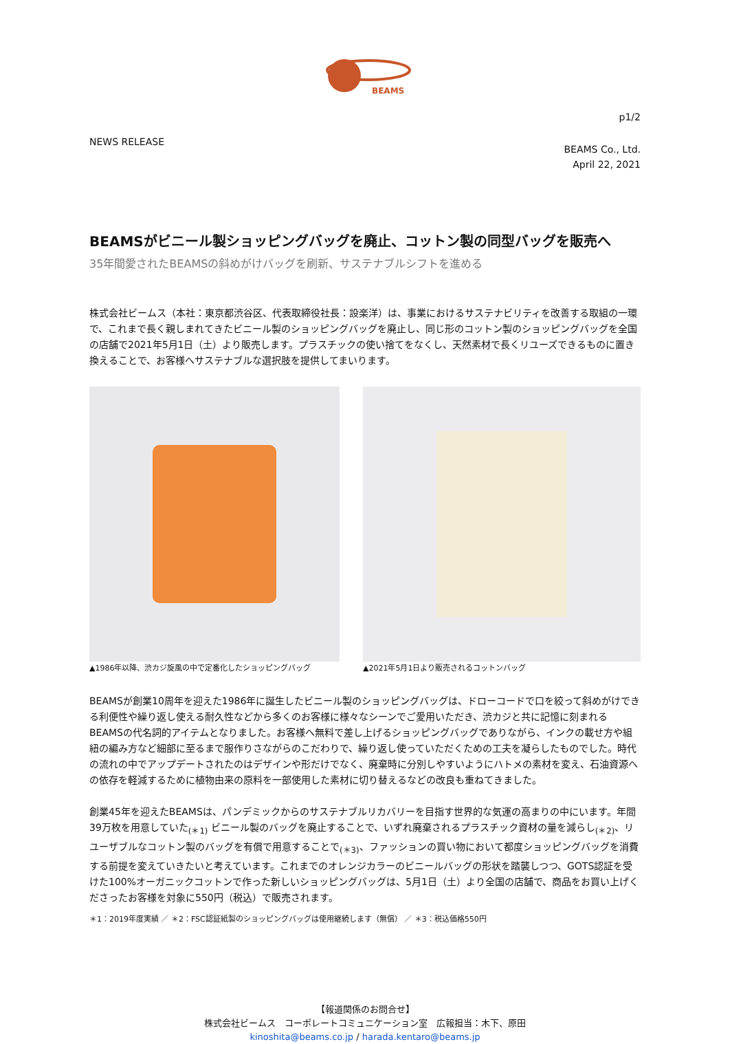BEAMS
p1/2
NEWS RELEASE
BEAMS Co., Ltd.
April 22, 2021
BEAMSがビニール製ショッピングバッグを廃止、コットン製の同型バッグを販売へ
35年間愛されたBEAMSの斜めがけバッグを刷新、サステナブルシフトを進める
株式会社ビームス（本社：東京都渋谷区、代表取締役社長：設楽洋）は、事業におけるサステナビリティを改善する取組の一環で、これまで長く親しまれてきたビニール製のショッピングバッグを廃止し、同じ形のコットン製のショッピングバッグを全国の店舗で2021年5月1日（土）より販売します。プラスチックの使い捨てをなくし、天然素材で長くリユーズできるものに置き換えることで、お客様へサステナブルな選択肢を提供してまいります。
▲1986年以降、渋カジ旋風の中で定番化したショッピングバッグ ▲2021年5月1日より販売されるコットンバッグ
BEAMSが創業10周年を迎えた1986年に誕生したビニール製のショッピングバッグは、ドローコードで口を絞って斜めがけできる利便性や繰り返し使える耐久性などから多くのお客様に様々なシーンでご愛用いただき、渋カジと共に記憶に刻まれるBEAMSの代名詞的アイテムとなりました。お客様へ無料で差し上げるショッピングバッグでありながら、インクの載せ方や組紐の編み方など細部に至るまで服作りさながらのこだわりで、繰り返し使っていただくための工夫を凝らしたものでした。時代の流れの中でアップデートされたのはデザインや形だけでなく、廃棄時に分別しやすいようにハトメの素材を変え、石油資源への依存を軽減するために植物由来の原料を一部使用した素材に切り替えるなどの改良も重ねてきました。
創業45年を迎えたBEAMSは、パンデミックからのサステナブルリカバリーを目指す世界的な気運の高まりの中にいます。年間39万枚を用意していた<sub>(＊1)</sub> ビニール製のバッグを廃止することで、いずれ廃棄されるプラスチック資材の量を減らし<sub>(＊2)</sub>、リユーザブルなコットン製のバッグを有償で用意することで<sub>(＊3)</sub>、ファッションの買い物において都度ショッピングバッグを消費する前提を変えていきたいと考えています。これまでのオレンジカラーのビニールバッグの形状を踏襲しつつ、GOTS認証を受けた100%オーガニックコットンで作った新しいショッピングバッグは、5月1日（土）より全国の店舗で、商品をお買い上げくださったお客様を対象に550円（税込）で販売されます。
＊1：2019年度実績 ／ ＊2：FSC認証紙製のショッピングバッグは使用継続します（無償） ／ ＊3：税込価格550円
【報道関係のお問合せ】
株式会社ビームス　コーポレートコミュニケーション室　広報担当：木下、原田
kinoshita@beams.co.jp / harada.kentaro@beams.jp